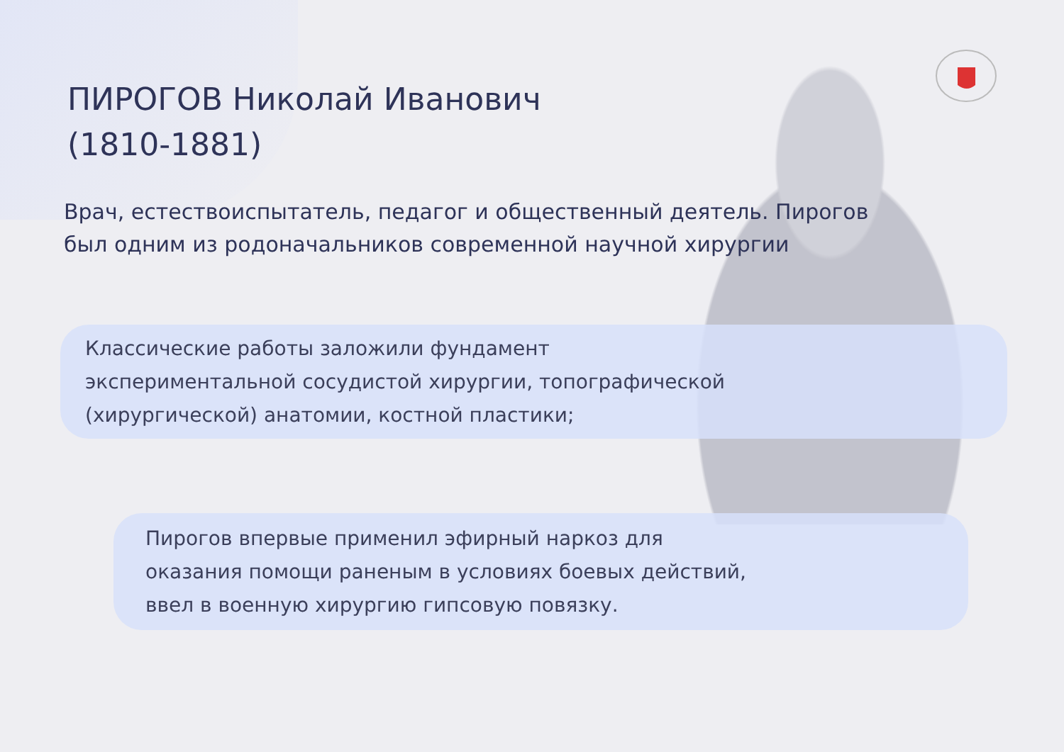ПИРОГОВ Николай Иванович
(1810-1881)
Врач, естествоиспытатель, педагог и общественный деятель. Пирогов был одним из родоначальников современной научной хирургии
Классические работы заложили фундамент
экспериментальной сосудистой хирургии, топографической
(хирургической) анатомии, костной пластики;
Пирогов впервые применил эфирный наркоз для
оказания помощи раненым в условиях боевых действий,
ввел в военную хирургию гипсовую повязку.